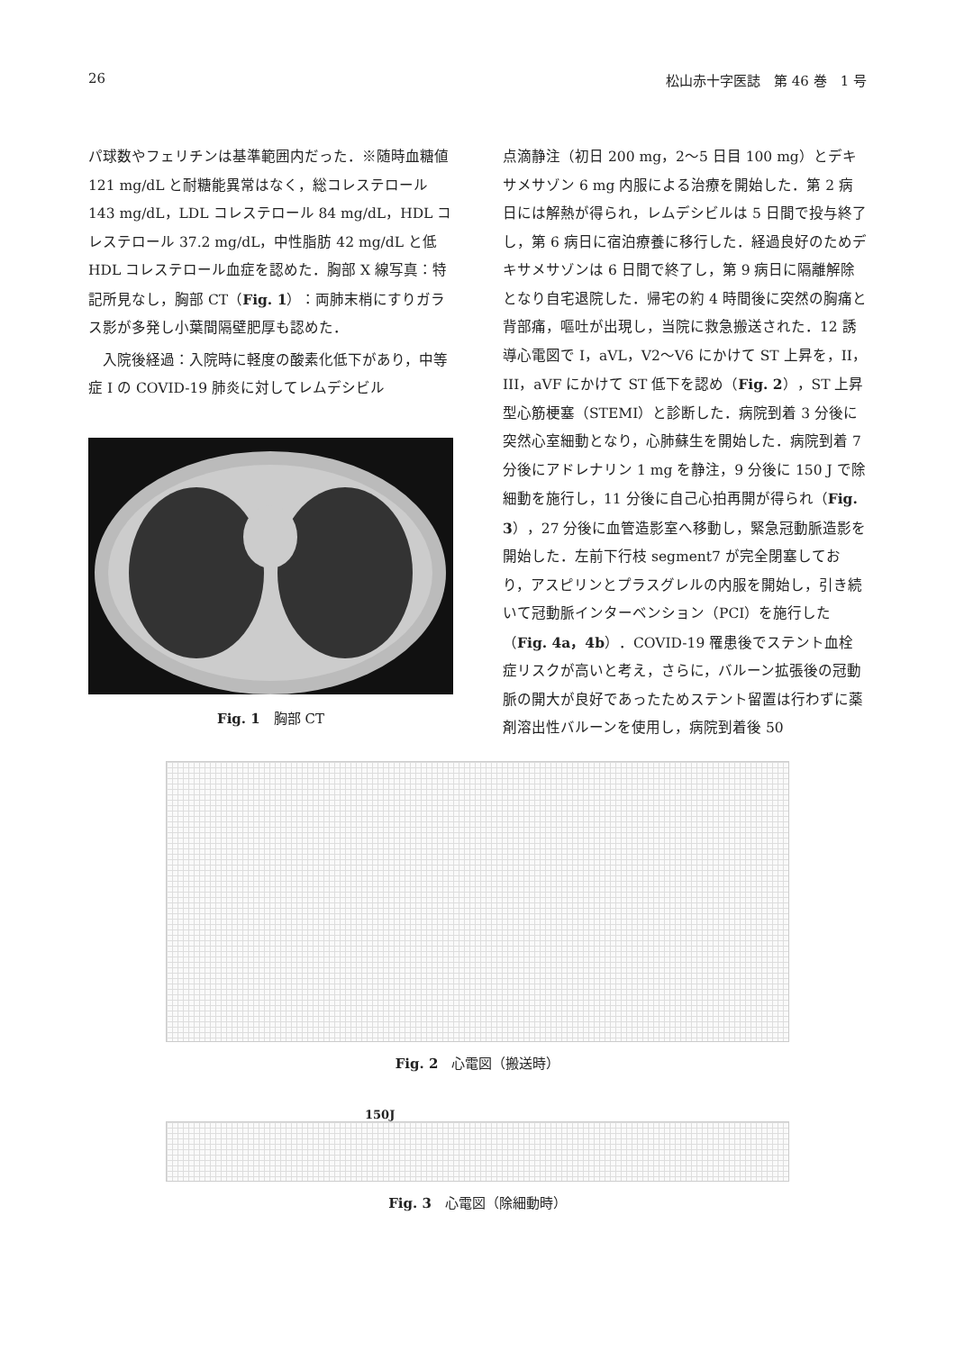26 松山赤十字医誌　第 46 巻　1 号
パ球数やフェリチンは基準範囲内だった．※随時血糖値 121 mg/dL と耐糖能異常はなく，総コレステロール 143 mg/dL，LDL コレステロール 84 mg/dL，HDL コレステロール 37.2 mg/dL，中性脂肪 42 mg/dL と低 HDL コレステロール血症を認めた．胸部 X 線写真：特記所見なし，胸部 CT（Fig. 1）：両肺末梢にすりガラス影が多発し小葉間隔壁肥厚も認めた．
入院後経過：入院時に軽度の酸素化低下があり，中等症 I の COVID-19 肺炎に対してレムデシビル
Fig. 1　胸部 CT
点滴静注（初日 200 mg，2～5 日目 100 mg）とデキサメサゾン 6 mg 内服による治療を開始した．第 2 病日には解熱が得られ，レムデシビルは 5 日間で投与終了し，第 6 病日に宿泊療養に移行した．経過良好のためデキサメサゾンは 6 日間で終了し，第 9 病日に隔離解除となり自宅退院した．帰宅の約 4 時間後に突然の胸痛と背部痛，嘔吐が出現し，当院に救急搬送された．12 誘導心電図で I，aVL，V2～V6 にかけて ST 上昇を，II，III，aVF にかけて ST 低下を認め（Fig. 2），ST 上昇型心筋梗塞（STEMI）と診断した．病院到着 3 分後に突然心室細動となり，心肺蘇生を開始した．病院到着 7 分後にアドレナリン 1 mg を静注，9 分後に 150 J で除細動を施行し，11 分後に自己心拍再開が得られ（Fig. 3），27 分後に血管造影室へ移動し，緊急冠動脈造影を開始した．左前下行枝 segment7 が完全閉塞しており，アスピリンとプラスグレルの内服を開始し，引き続いて冠動脈インターベンション（PCI）を施行した（Fig. 4a，4b）．COVID-19 罹患後でステント血栓症リスクが高いと考え，さらに，バルーン拡張後の冠動脈の開大が良好であったためステント留置は行わずに薬剤溶出性バルーンを使用し，病院到着後 50
Fig. 2　心電図（搬送時）
150J
Fig. 3　心電図（除細動時）